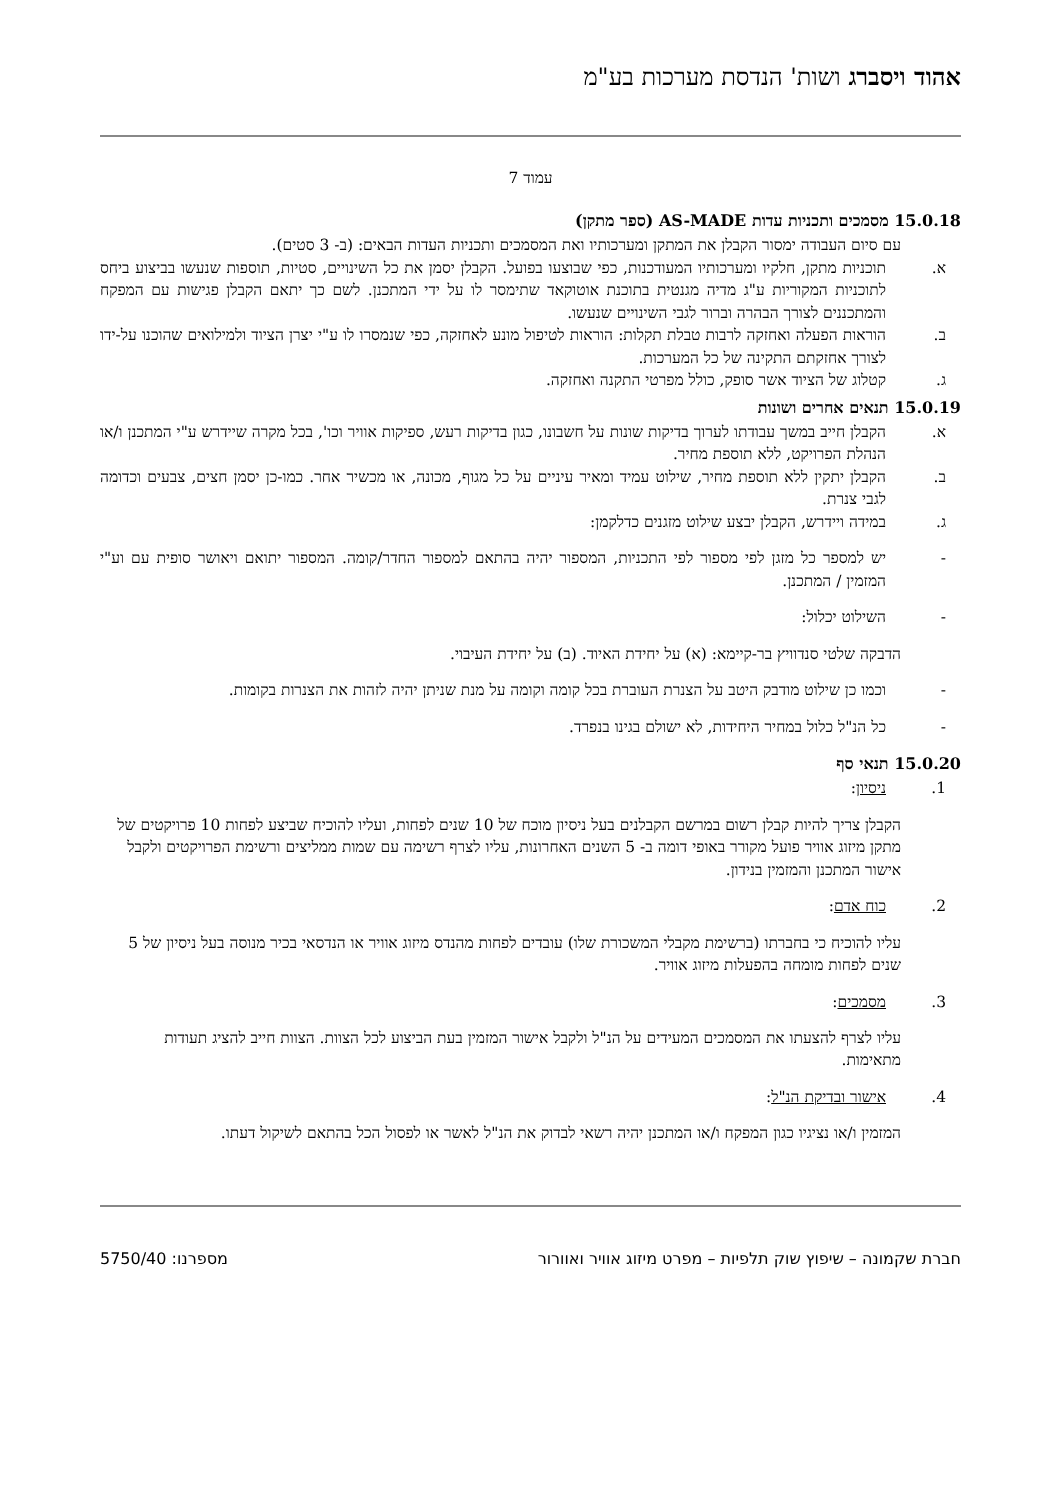אהוד ויסברג ושות' הנדסת מערכות בע"מ
עמוד 7
15.0.18 מסמכים ותכניות עדות AS-MADE (ספר מתקן)
עם סיום העבודה ימסור הקבלן את המתקן ומערכותיו ואת המסמכים ותכניות העדות הבאים: (ב- 3 סטים).
א. תוכניות מתקן, חלקיו ומערכותיו המעודכנות, כפי שבוצעו בפועל. הקבלן יסמן את כל השינויים, סטיות, תוספות שנעשו בביצוע ביחס לתוכניות המקוריות ע"ג מדיה מגנטית בתוכנת אוטוקאד שתימסר לו על ידי המתכנן. לשם כך יתאם הקבלן פגישות עם המפקח והמתכננים לצורך הבהרה וברור לגבי השינויים שנעשו.
ב. הוראות הפעלה ואחזקה לרבות טבלת תקלות: הוראות לטיפול מונע לאחזקה, כפי שנמסרו לו ע"י יצרן הציוד ולמילואים שהוכנו על-ידו לצורך אחזקתם התקינה של כל המערכות.
ג. קטלוג של הציוד אשר סופק, כולל מפרטי התקנה ואחזקה.
15.0.19 תנאים אחרים ושונות
א. הקבלן חייב במשך עבודתו לערוך בדיקות שונות על חשבונו, כגון בדיקות רעש, ספיקות אוויר וכו', בכל מקרה שיידרש ע"י המתכנן ו/או הנהלת הפרויקט, ללא תוספת מחיר.
ב. הקבלן יתקין ללא תוספת מחיר, שילוט עמיד ומאיר עיניים על כל מגוף, מכונה, או מכשיר אחר. כמו-כן יסמן חצים, צבעים וכדומה לגבי צנרת.
ג. במידה ויידרש, הקבלן יבצע שילוט מזגנים כדלקמן:
- יש למספר כל מזגן לפי מספור לפי התכניות, המספור יהיה בהתאם למספור החדר/קומה. המספור יתואם ויאושר סופית עם וע"י המזמין / המתכנן.
- השילוט יכלול:
הדבקה שלטי סנדוויץ בר-קיימא: (א) על יחידת האיוד. (ב) על יחידת העיבוי.
- וכמו כן שילוט מודבק היטב על הצנרת העוברת בכל קומה וקומה על מנת שניתן יהיה לזהות את הצנרות בקומות.
- כל הנ"ל כלול במחיר היחידות, לא ישולם בגינו בנפרד.
15.0.20 תנאי סף
1. ניסיון:
הקבלן צריך להיות קבלן רשום במרשם הקבלנים בעל ניסיון מוכח של 10 שנים לפחות, ועליו להוכיח שביצע לפחות 10 פרויקטים של מתקן מיזוג אוויר פועל מקורר באופי דומה ב- 5 השנים האחרונות, עליו לצרף רשימה עם שמות ממליצים ורשימת הפרויקטים ולקבל אישור המתכנן והמזמין בנידון.
2. כוח אדם:
עליו להוכיח כי בחברתו (ברשימת מקבלי המשכורת שלו) עובדים לפחות מהנדס מיזוג אוויר או הנדסאי בכיר מנוסה בעל ניסיון של 5 שנים לפחות מומחה בהפעלות מיזוג אוויר.
3. מסמכים:
עליו לצרף להצעתו את המסמכים המעידים על הנ"ל ולקבל אישור המזמין בעת הביצוע לכל הצוות. הצוות חייב להציג תעודות מתאימות.
4. אישור ובדיקת הנ"ל:
המזמין ו/או נציגיו כגון המפקח ו/או המתכנן יהיה רשאי לבדוק את הנ"ל לאשר או לפסול הכל בהתאם לשיקול דעתו.
חברת שקמונה – שיפוץ שוק תלפיות – מפרט מיזוג אוויר ואוורור מספרנו: 5750/40